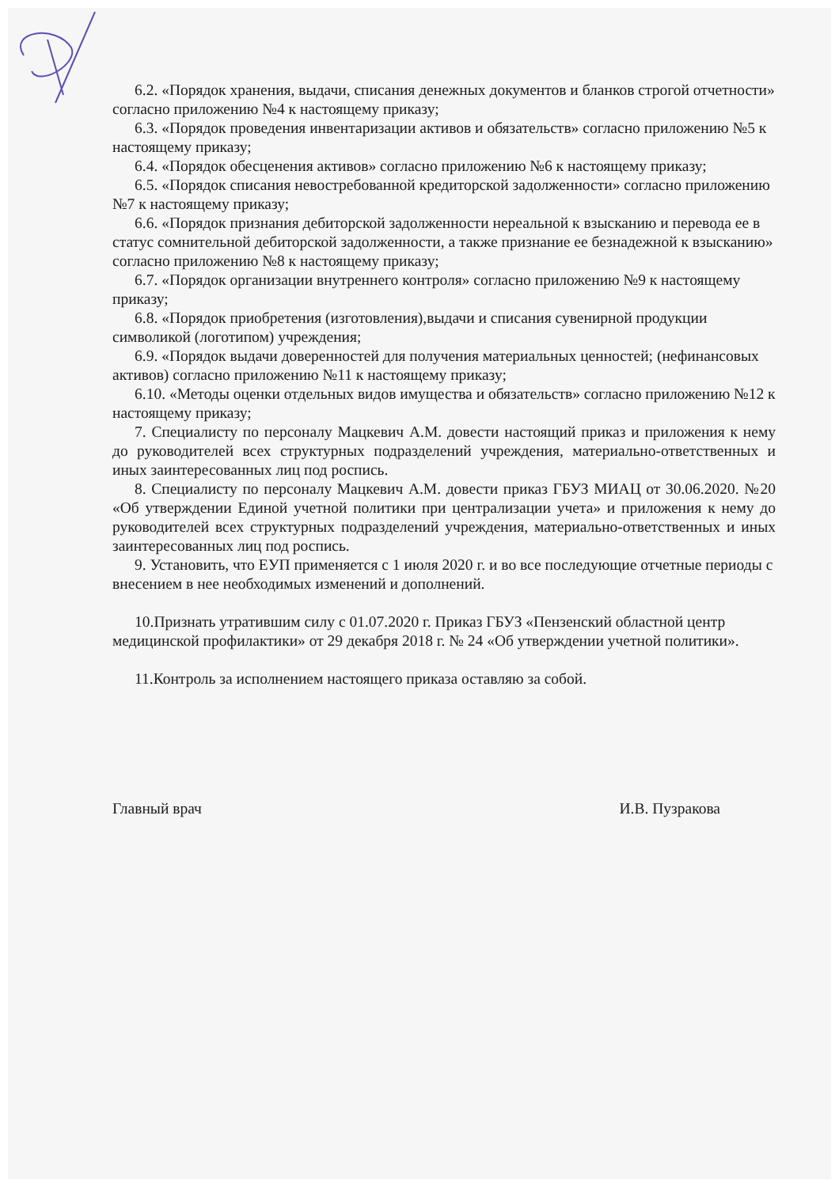6.2. «Порядок хранения, выдачи, списания денежных документов и бланков строгой отчетности» согласно приложению №4 к настоящему приказу;
6.3. «Порядок проведения инвентаризации активов и обязательств» согласно приложению №5 к настоящему приказу;
6.4. «Порядок обесценения активов» согласно приложению №6 к настоящему приказу;
6.5. «Порядок списания невостребованной кредиторской задолженности» согласно приложению №7 к настоящему приказу;
6.6. «Порядок признания дебиторской задолженности нереальной к взысканию и перевода ее в статус сомнительной дебиторской задолженности, а также признание ее безнадежной к взысканию» согласно приложению №8 к настоящему приказу;
6.7. «Порядок организации внутреннего контроля» согласно приложению №9 к настоящему приказу;
6.8. «Порядок приобретения (изготовления),выдачи и списания сувенирной продукции символикой (логотипом) учреждения;
6.9. «Порядок выдачи доверенностей для получения материальных ценностей; (нефинансовых активов) согласно приложению №11 к настоящему приказу;
6.10. «Методы оценки отдельных видов имущества и обязательств» согласно приложению №12 к настоящему приказу;
7. Специалисту по персоналу Мацкевич А.М. довести настоящий приказ и приложения к нему до руководителей всех структурных подразделений учреждения, материально-ответственных и иных заинтересованных лиц под роспись.
8. Специалисту по персоналу Мацкевич А.М. довести приказ ГБУЗ МИАЦ от 30.06.2020. №20 «Об утверждении Единой учетной политики при централизации учета» и приложения к нему до руководителей всех структурных подразделений учреждения, материально-ответственных и иных заинтересованных лиц под роспись.
9. Установить, что ЕУП применяется с 1 июля 2020 г. и во все последующие отчетные периоды с внесением в нее необходимых изменений и дополнений.
10.Признать утратившим силу с 01.07.2020 г. Приказ ГБУЗ «Пензенский областной центр медицинской профилактики» от 29 декабря 2018 г. № 24 «Об утверждении учетной политики».
11.Контроль за исполнением настоящего приказа оставляю за собой.
Главный врач И.В. Пузракова